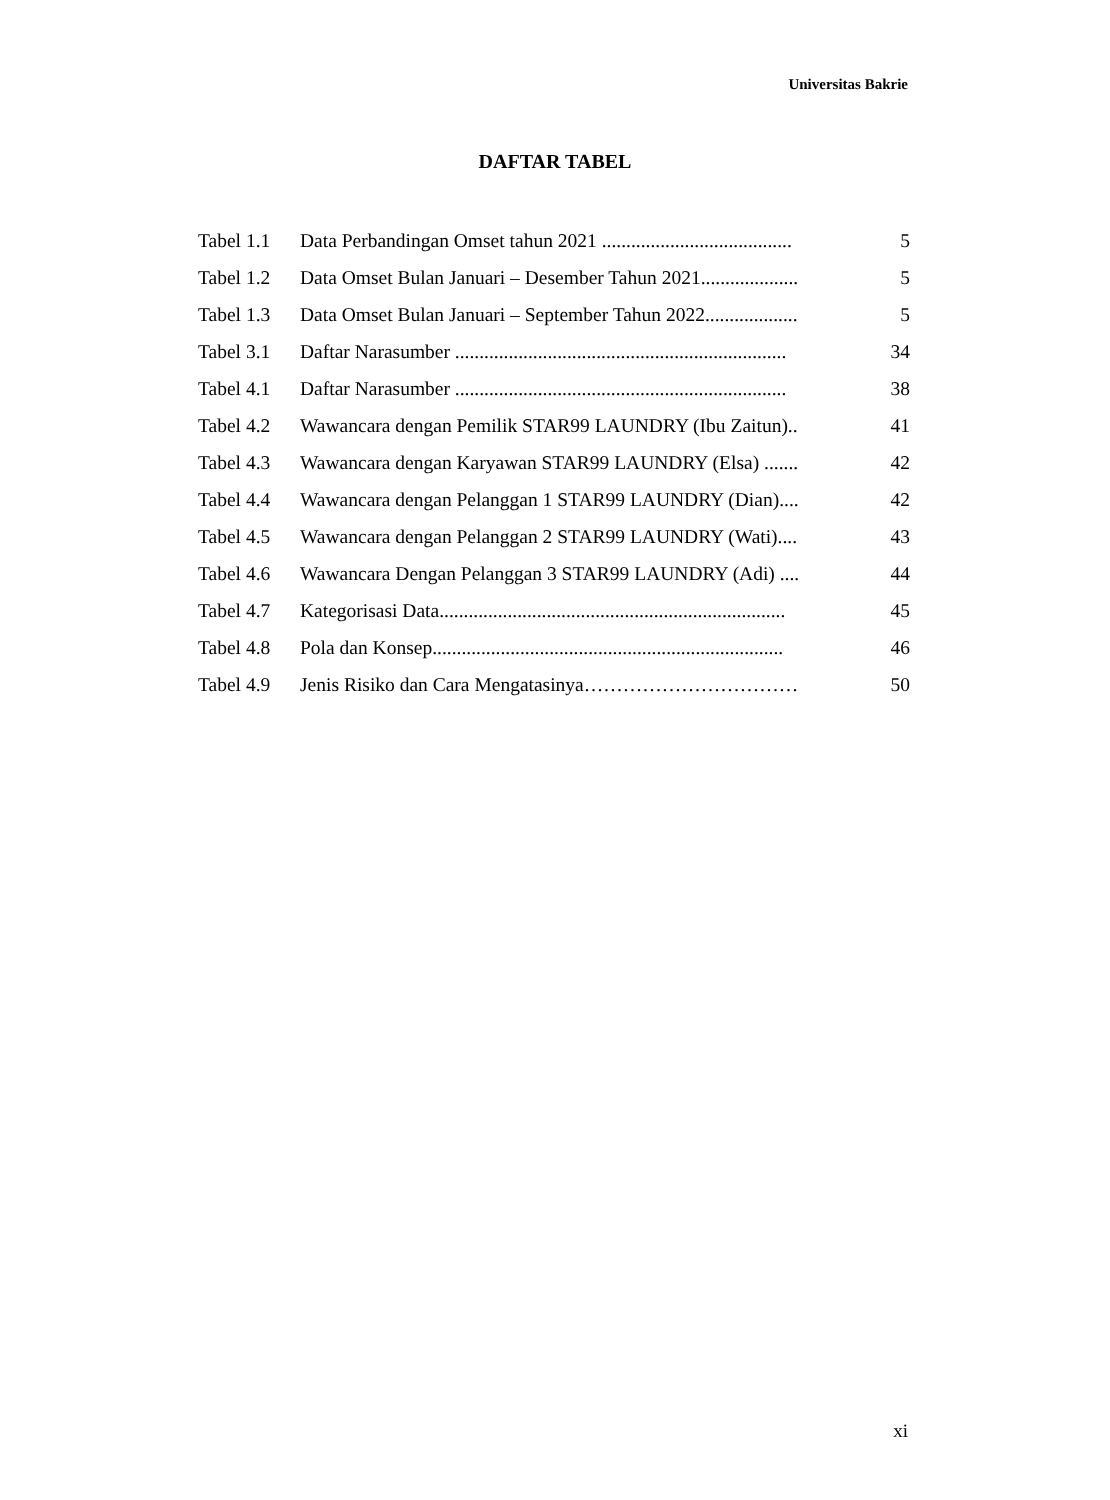Universitas Bakrie
DAFTAR TABEL
| Tabel 1.1 | Data Perbandingan Omset tahun 2021 ....................................... | 5 |
| Tabel 1.2 | Data Omset Bulan Januari – Desember Tahun 2021.................... | 5 |
| Tabel 1.3 | Data Omset Bulan Januari – September Tahun 2022................... | 5 |
| Tabel 3.1 | Daftar Narasumber .................................................................... | 34 |
| Tabel 4.1 | Daftar Narasumber .................................................................... | 38 |
| Tabel 4.2 | Wawancara dengan Pemilik STAR99 LAUNDRY (Ibu Zaitun).. | 41 |
| Tabel 4.3 | Wawancara dengan Karyawan STAR99 LAUNDRY (Elsa) ....... | 42 |
| Tabel 4.4 | Wawancara dengan Pelanggan 1 STAR99 LAUNDRY (Dian).... | 42 |
| Tabel 4.5 | Wawancara dengan Pelanggan 2 STAR99 LAUNDRY (Wati).... | 43 |
| Tabel 4.6 | Wawancara Dengan Pelanggan 3 STAR99 LAUNDRY (Adi) .... | 44 |
| Tabel 4.7 | Kategorisasi Data....................................................................... | 45 |
| Tabel 4.8 | Pola dan Konsep........................................................................ | 46 |
| Tabel 4.9 | Jenis Risiko dan Cara Mengatasinya…………………………… | 50 |
xi